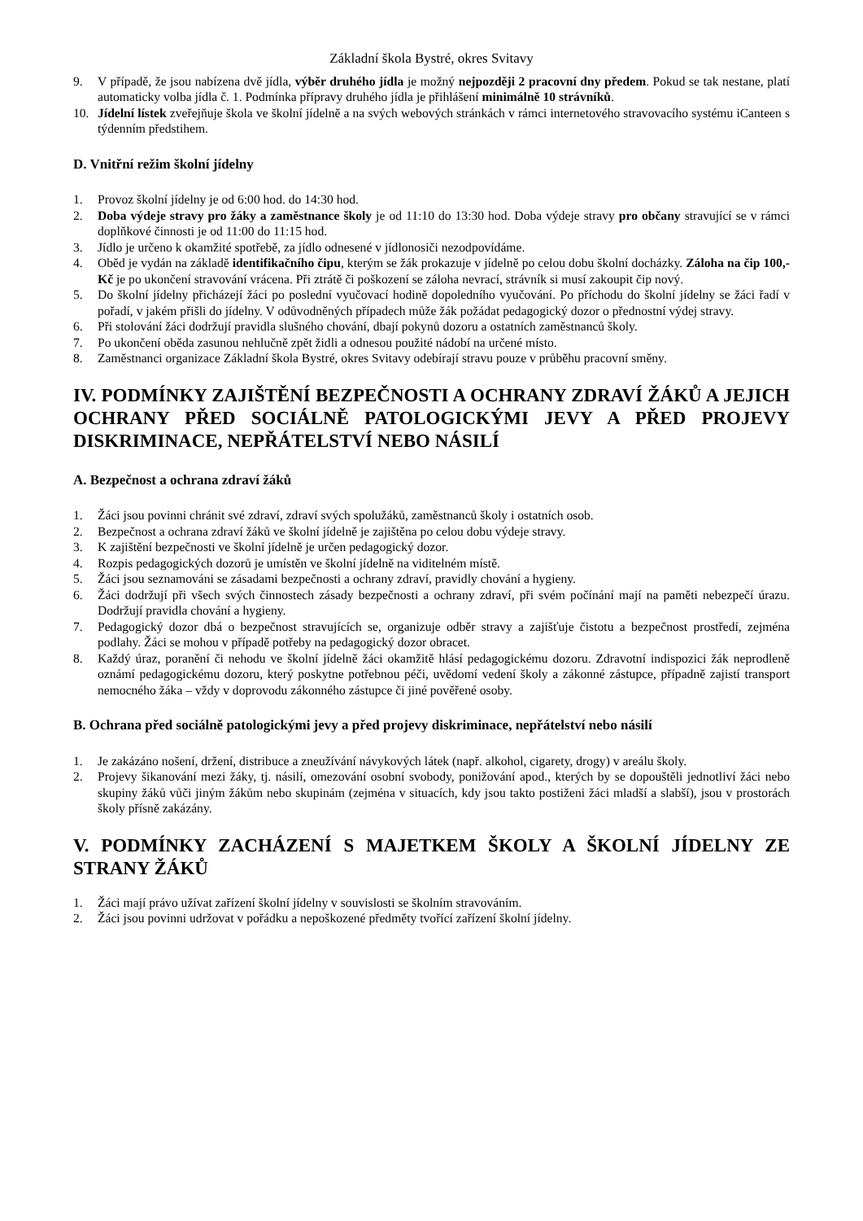Základní škola Bystré, okres Svitavy
9. V případě, že jsou nabízena dvě jídla, výběr druhého jídla je možný nejpozději 2 pracovní dny předem. Pokud se tak nestane, platí automaticky volba jídla č. 1. Podmínka přípravy druhého jídla je přihlášení minimálně 10 strávníků.
10. Jídelní lístek zveřejňuje škola ve školní jídelně a na svých webových stránkách v rámci internetového stravovacího systému iCanteen s týdenním předstihem.
D. Vnitřní režim školní jídelny
1. Provoz školní jídelny je od 6:00 hod. do 14:30 hod.
2. Doba výdeje stravy pro žáky a zaměstnance školy je od 11:10 do 13:30 hod. Doba výdeje stravy pro občany stravující se v rámci doplňkové činnosti je od 11:00 do 11:15 hod.
3. Jídlo je určeno k okamžité spotřebě, za jídlo odnesené v jídlonosiči nezodpovídáme.
4. Oběd je vydán na základě identifikačního čipu, kterým se žák prokazuje v jídelně po celou dobu školní docházky. Záloha na čip 100,- Kč je po ukončení stravování vrácena. Při ztrátě či poškození se záloha nevrací, strávník si musí zakoupit čip nový.
5. Do školní jídelny přicházejí žáci po poslední vyučovací hodině dopoledního vyučování. Po příchodu do školní jídelny se žáci řadí v pořadí, v jakém přišli do jídelny. V odůvodněných případech může žák požádat pedagogický dozor o přednostní výdej stravy.
6. Při stolování žáci dodržují pravidla slušného chování, dbají pokynů dozoru a ostatních zaměstnanců školy.
7. Po ukončení oběda zasunou nehlučně zpět židli a odnesou použité nádobí na určené místo.
8. Zaměstnanci organizace Základní škola Bystré, okres Svitavy odebírají stravu pouze v průběhu pracovní směny.
IV. PODMÍNKY ZAJIŠTĚNÍ BEZPEČNOSTI A OCHRANY ZDRAVÍ ŽÁKŮ A JEJICH OCHRANY PŘED SOCIÁLNĚ PATOLOGICKÝMI JEVY A PŘED PROJEVY DISKRIMINACE, NEPŘÁTELSTVÍ NEBO NÁSILÍ
A. Bezpečnost a ochrana zdraví žáků
1. Žáci jsou povinni chránit své zdraví, zdraví svých spolužáků, zaměstnanců školy i ostatních osob.
2. Bezpečnost a ochrana zdraví žáků ve školní jídelně je zajištěna po celou dobu výdeje stravy.
3. K zajištění bezpečnosti ve školní jídelně je určen pedagogický dozor.
4. Rozpis pedagogických dozorů je umístěn ve školní jídelně na viditelném místě.
5. Žáci jsou seznamováni se zásadami bezpečnosti a ochrany zdraví, pravidly chování a hygieny.
6. Žáci dodržují při všech svých činnostech zásady bezpečnosti a ochrany zdraví, při svém počínání mají na paměti nebezpečí úrazu. Dodržují pravidla chování a hygieny.
7. Pedagogický dozor dbá o bezpečnost stravujících se, organizuje odběr stravy a zajišťuje čistotu a bezpečnost prostředí, zejména podlahy. Žáci se mohou v případě potřeby na pedagogický dozor obracet.
8. Každý úraz, poranění či nehodu ve školní jídelně žáci okamžitě hlásí pedagogickému dozoru. Zdravotní indispozici žák neprodleně oznámí pedagogickému dozoru, který poskytne potřebnou péči, uvědomí vedení školy a zákonné zástupce, případně zajistí transport nemocného žáka – vždy v doprovodu zákonného zástupce či jiné pověřené osoby.
B. Ochrana před sociálně patologickými jevy a před projevy diskriminace, nepřátelství nebo násilí
1. Je zakázáno nošení, držení, distribuce a zneužívání návykových látek (např. alkohol, cigarety, drogy) v areálu školy.
2. Projevy šikanování mezi žáky, tj. násilí, omezování osobní svobody, ponižování apod., kterých by se dopouštěli jednotliví žáci nebo skupiny žáků vůči jiným žákům nebo skupinám (zejména v situacích, kdy jsou takto postiženi žáci mladší a slabší), jsou v prostorách školy přísně zakázány.
V. PODMÍNKY ZACHÁZENÍ S MAJETKEM ŠKOLY A ŠKOLNÍ JÍDELNY ZE STRANY ŽÁKŮ
1. Žáci mají právo užívat zařízení školní jídelny v souvislosti se školním stravováním.
2. Žáci jsou povinni udržovat v pořádku a nepoškozené předměty tvořící zařízení školní jídelny.